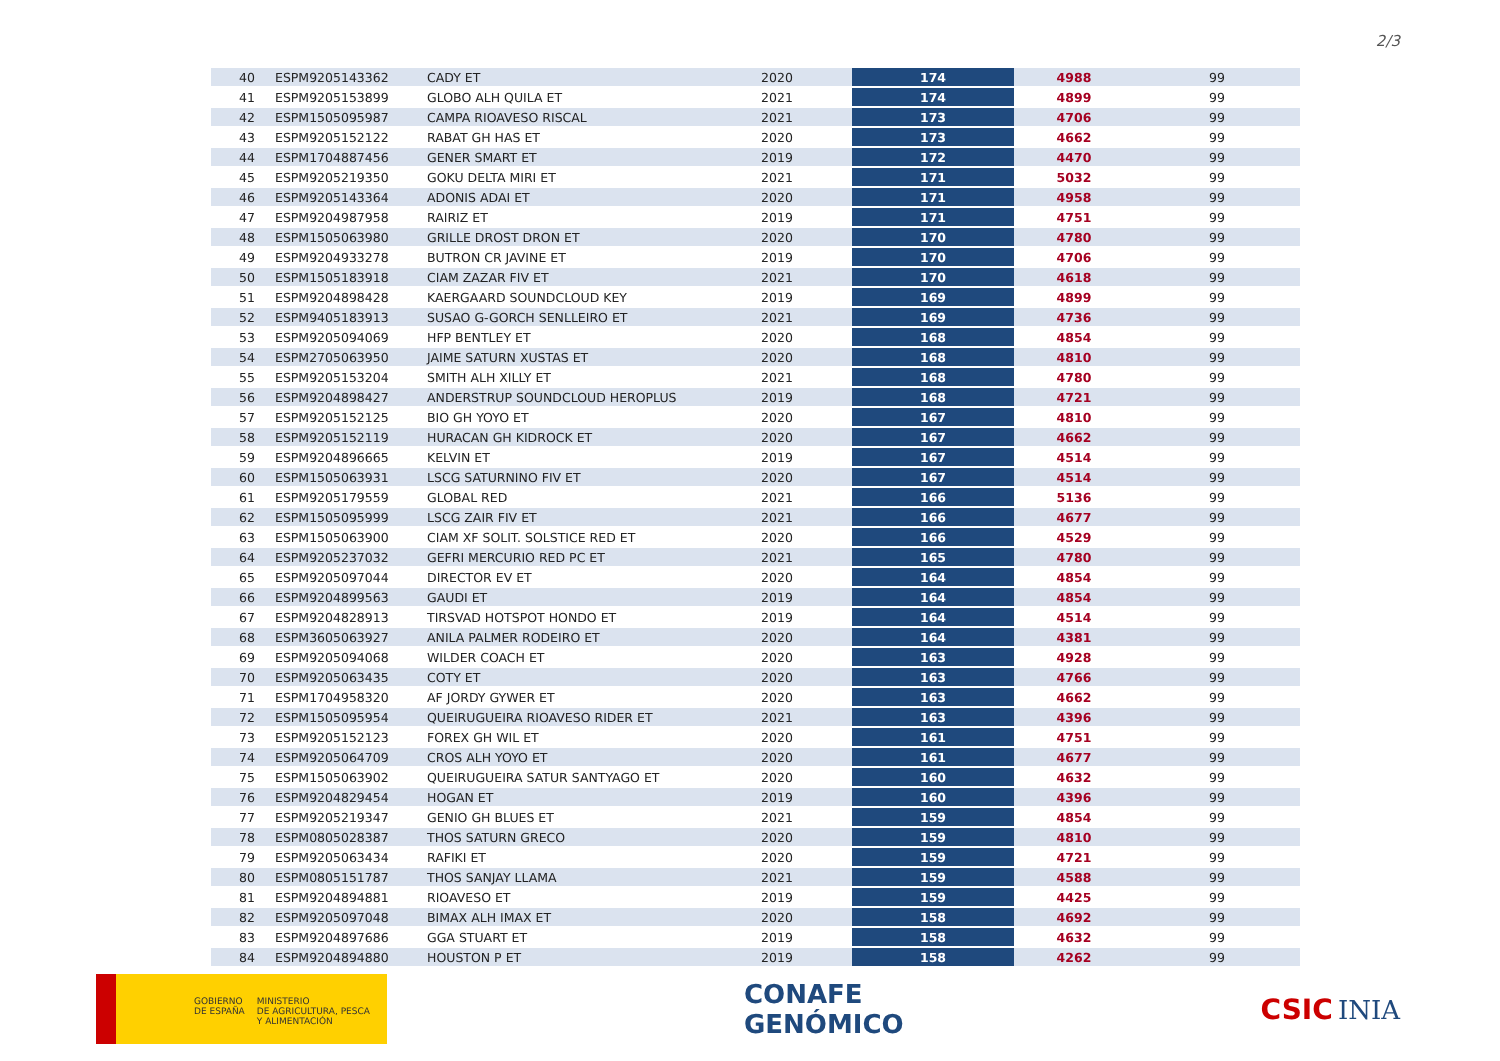2/3
| 40 | ESPM9205143362 | CADY ET | 2020 | 174 | 4988 | 99 |
| 41 | ESPM9205153899 | GLOBO ALH QUILA ET | 2021 | 174 | 4899 | 99 |
| 42 | ESPM1505095987 | CAMPA RIOAVESO RISCAL | 2021 | 173 | 4706 | 99 |
| 43 | ESPM9205152122 | RABAT GH HAS ET | 2020 | 173 | 4662 | 99 |
| 44 | ESPM1704887456 | GENER SMART ET | 2019 | 172 | 4470 | 99 |
| 45 | ESPM9205219350 | GOKU DELTA MIRI ET | 2021 | 171 | 5032 | 99 |
| 46 | ESPM9205143364 | ADONIS ADAI ET | 2020 | 171 | 4958 | 99 |
| 47 | ESPM9204987958 | RAIRIZ ET | 2019 | 171 | 4751 | 99 |
| 48 | ESPM1505063980 | GRILLE DROST DRON ET | 2020 | 170 | 4780 | 99 |
| 49 | ESPM9204933278 | BUTRON CR JAVINE ET | 2019 | 170 | 4706 | 99 |
| 50 | ESPM1505183918 | CIAM ZAZAR FIV ET | 2021 | 170 | 4618 | 99 |
| 51 | ESPM9204898428 | KAERGAARD SOUNDCLOUD KEY | 2019 | 169 | 4899 | 99 |
| 52 | ESPM9405183913 | SUSAO G-GORCH SENLLEIRO ET | 2021 | 169 | 4736 | 99 |
| 53 | ESPM9205094069 | HFP BENTLEY ET | 2020 | 168 | 4854 | 99 |
| 54 | ESPM2705063950 | JAIME SATURN XUSTAS ET | 2020 | 168 | 4810 | 99 |
| 55 | ESPM9205153204 | SMITH ALH XILLY ET | 2021 | 168 | 4780 | 99 |
| 56 | ESPM9204898427 | ANDERSTRUP SOUNDCLOUD HEROPLUS | 2019 | 168 | 4721 | 99 |
| 57 | ESPM9205152125 | BIO GH YOYO ET | 2020 | 167 | 4810 | 99 |
| 58 | ESPM9205152119 | HURACAN GH KIDROCK ET | 2020 | 167 | 4662 | 99 |
| 59 | ESPM9204896665 | KELVIN ET | 2019 | 167 | 4514 | 99 |
| 60 | ESPM1505063931 | LSCG SATURNINO FIV ET | 2020 | 167 | 4514 | 99 |
| 61 | ESPM9205179559 | GLOBAL RED | 2021 | 166 | 5136 | 99 |
| 62 | ESPM1505095999 | LSCG ZAIR FIV ET | 2021 | 166 | 4677 | 99 |
| 63 | ESPM1505063900 | CIAM XF SOLIT. SOLSTICE RED ET | 2020 | 166 | 4529 | 99 |
| 64 | ESPM9205237032 | GEFRI MERCURIO RED PC ET | 2021 | 165 | 4780 | 99 |
| 65 | ESPM9205097044 | DIRECTOR EV ET | 2020 | 164 | 4854 | 99 |
| 66 | ESPM9204899563 | GAUDI ET | 2019 | 164 | 4854 | 99 |
| 67 | ESPM9204828913 | TIRSVAD HOTSPOT HONDO ET | 2019 | 164 | 4514 | 99 |
| 68 | ESPM3605063927 | ANILA PALMER RODEIRO ET | 2020 | 164 | 4381 | 99 |
| 69 | ESPM9205094068 | WILDER COACH ET | 2020 | 163 | 4928 | 99 |
| 70 | ESPM9205063435 | COTY ET | 2020 | 163 | 4766 | 99 |
| 71 | ESPM1704958320 | AF JORDY GYWER ET | 2020 | 163 | 4662 | 99 |
| 72 | ESPM1505095954 | QUEIRUGUEIRA RIOAVESO RIDER ET | 2021 | 163 | 4396 | 99 |
| 73 | ESPM9205152123 | FOREX GH WIL ET | 2020 | 161 | 4751 | 99 |
| 74 | ESPM9205064709 | CROS ALH YOYO ET | 2020 | 161 | 4677 | 99 |
| 75 | ESPM1505063902 | QUEIRUGUEIRA SATUR SANTYAGO ET | 2020 | 160 | 4632 | 99 |
| 76 | ESPM9204829454 | HOGAN ET | 2019 | 160 | 4396 | 99 |
| 77 | ESPM9205219347 | GENIO GH BLUES ET | 2021 | 159 | 4854 | 99 |
| 78 | ESPM0805028387 | THOS SATURN GRECO | 2020 | 159 | 4810 | 99 |
| 79 | ESPM9205063434 | RAFIKI ET | 2020 | 159 | 4721 | 99 |
| 80 | ESPM0805151787 | THOS SANJAY LLAMA | 2021 | 159 | 4588 | 99 |
| 81 | ESPM9204894881 | RIOAVESO ET | 2019 | 159 | 4425 | 99 |
| 82 | ESPM9205097048 | BIMAX ALH IMAX ET | 2020 | 158 | 4692 | 99 |
| 83 | ESPM9204897686 | GGA STUART ET | 2019 | 158 | 4632 | 99 |
| 84 | ESPM9204894880 | HOUSTON P ET | 2019 | 158 | 4262 | 99 |
GOBIERNO
DE ESPAÑA
MINISTERIO
DE AGRICULTURA, PESCA
Y ALIMENTACIÓN
CONAFE
GENÓMICO
CSIC INIA